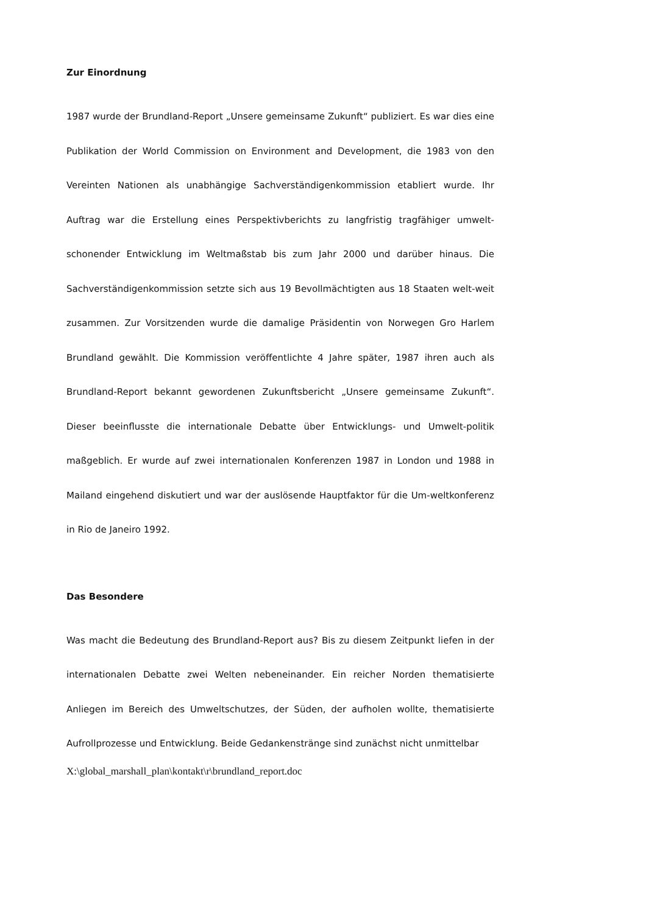Zur Einordnung
1987 wurde der Brundland-Report „Unsere gemeinsame Zukunft“ publiziert. Es war dies eine Publikation der World Commission on Environment and Development, die 1983 von den Vereinten Nationen als unabhängige Sachverständigenkommission etabliert wurde. Ihr Auftrag war die Erstellung eines Perspektivberichts zu langfristig tragfähiger umwelt-schonender Entwicklung im Weltmaßstab bis zum Jahr 2000 und darüber hinaus. Die Sachverständigenkommission setzte sich aus 19 Bevollmächtigten aus 18 Staaten welt-weit zusammen. Zur Vorsitzenden wurde die damalige Präsidentin von Norwegen Gro Harlem Brundland gewählt. Die Kommission veröffentlichte 4 Jahre später, 1987 ihren auch als Brundland-Report bekannt gewordenen Zukunftsbericht „Unsere gemeinsame Zukunft“. Dieser beeinflusste die internationale Debatte über Entwicklungs- und Umwelt-politik maßgeblich. Er wurde auf zwei internationalen Konferenzen 1987 in London und 1988 in Mailand eingehend diskutiert und war der auslösende Hauptfaktor für die Um-weltkonferenz in Rio de Janeiro 1992.
Das Besondere
Was macht die Bedeutung des Brundland-Report aus? Bis zu diesem Zeitpunkt liefen in der internationalen Debatte zwei Welten nebeneinander. Ein reicher Norden thematisierte Anliegen im Bereich des Umweltschutzes, der Süden, der aufholen wollte, thematisierte Aufrollprozesse und Entwicklung. Beide Gedankenstränge sind zunächst nicht unmittelbar
X:\global_marshall_plan\kontakt\r\brundland_report.doc